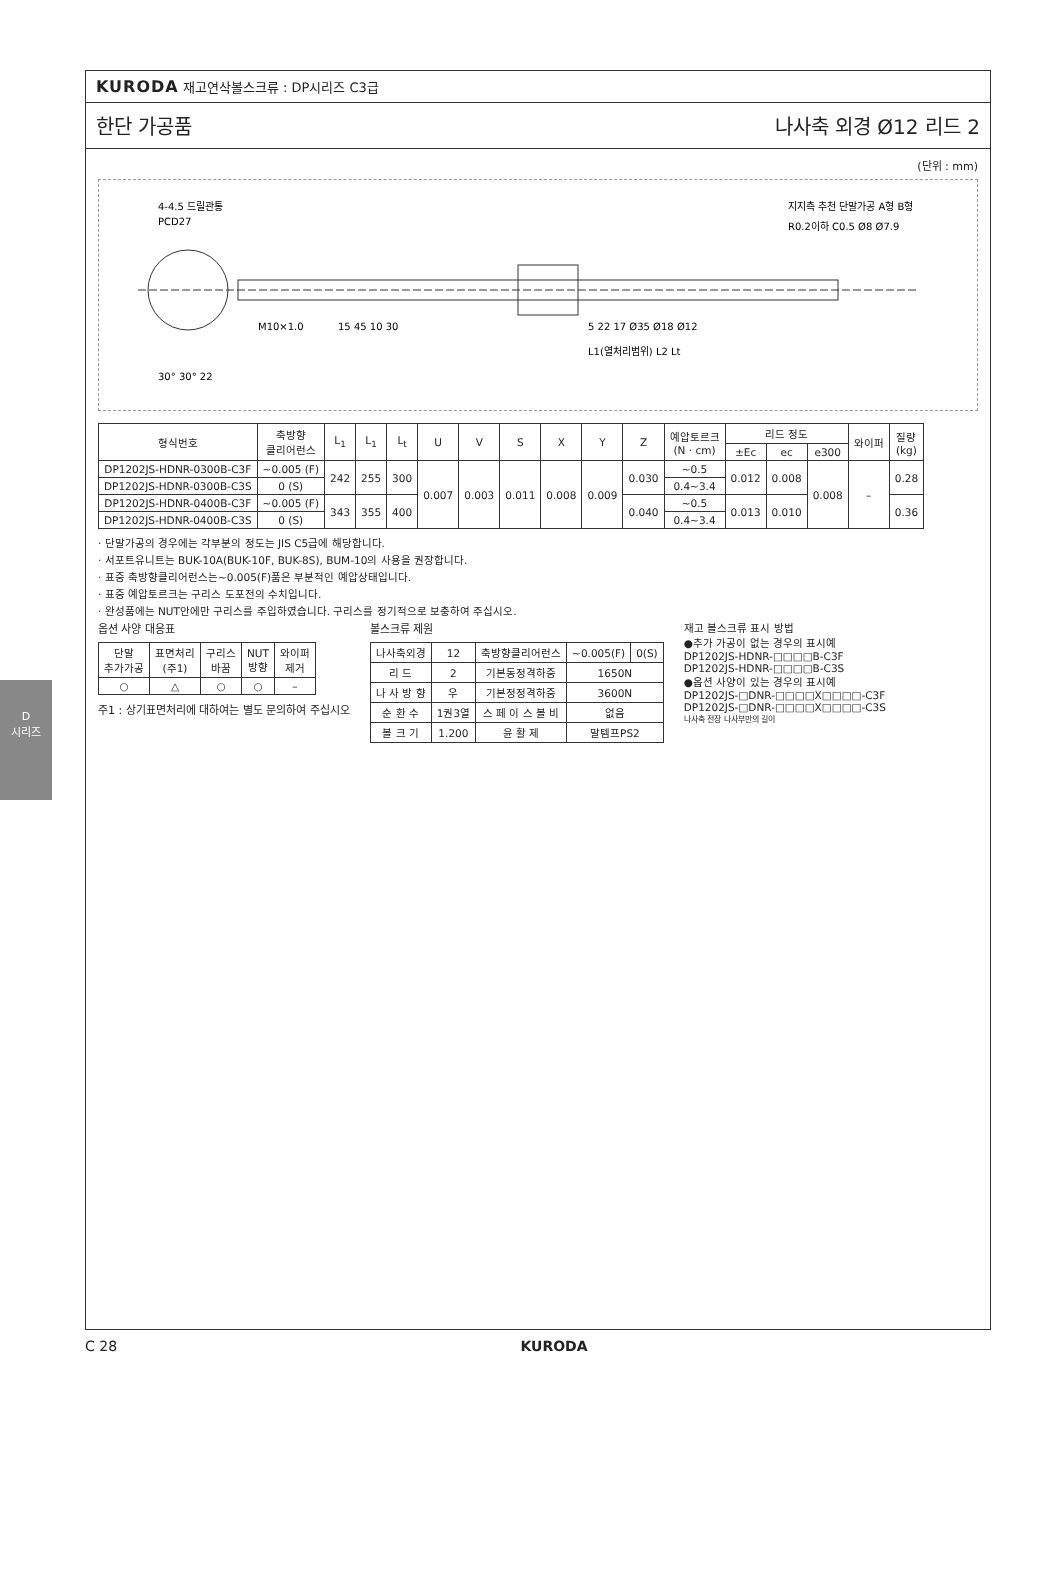D
시리즈
KURODA 재고연삭볼스크류 : DP시리즈 C3급
한단 가공품 나사축 외경 Ø12 리드 2
(단위 : mm)
4-4.5 드릴관통
PCD27
30° 30° 22
M10×1.0
15 45 10 30
5 22 17 Ø35 Ø18 Ø12
L1(열처리범위) L2 Lt
지지측 추천 단말가공 A형 B형
R0.2이하 C0.5 Ø8 Ø7.9
| 형식번호 | 축방향 클리어런스 | L<sub>1</sub> | L<sub>1</sub> | L<sub>t</sub> | U | V | S | X | Y | Z | 예압토르크 (N · cm) | 리드 정도 | | | 와이퍼 | 질량 (kg) |
| --- | --- | --- | --- | --- | --- | --- | --- | --- | --- | --- | --- | --- | --- | --- | --- | --- |
| | | | | | | | | | | | | ±Ec | ec | e300 | | |
| DP1202JS-HDNR-0300B-C3F | ~0.005 (F) | 242 | 255 | 300 | 0.007 | 0.003 | 0.011 | 0.008 | 0.009 | 0.030 | ~0.5 | 0.012 | 0.008 | 0.008 | – | 0.28 |
| DP1202JS-HDNR-0300B-C3S | 0 (S) | | | | | | | | | | 0.4~3.4 | | | | | |
| DP1202JS-HDNR-0400B-C3F | ~0.005 (F) | 343 | 355 | 400 | | | | | | 0.040 | ~0.5 | 0.013 | 0.010 | | | 0.36 |
| DP1202JS-HDNR-0400B-C3S | 0 (S) | | | | | | | | | | 0.4~3.4 | | | | | |
· 단말가공의 경우에는 각부분의 정도는 JIS C5급에 해당합니다.
· 서포트유니트는 BUK-10A(BUK-10F, BUK-8S), BUM-10의 사용을 권장합니다.
· 표중 축방향클리어런스는~0.005(F)품은 부분적인 예압상태입니다.
· 표중 예압토르크는 구리스 도포전의 수치입니다.
· 완성품에는 NUT안에만 구리스를 주입하였습니다. 구리스를 정기적으로 보충하여 주십시오.
옵션 사양 대응표
| 단말 추가가공 | 표면처리 (주1) | 구리스 바꿈 | NUT 방향 | 와이퍼 제거 |
| --- | --- | --- | --- | --- |
| ○ | △ | ○ | ○ | – |
주1 : 상기표면처리에 대하여는 별도 문의하여 주십시오
볼스크류 제원
| 나사축외경 | 12 | 축방향클리어런스 | ~0.005(F) | 0(S) |
| --- | --- | --- | --- | --- |
| 리 드 | 2 | 기본동정격하중 | 1650N | |
| 나 사 방 향 | 우 | 기본정정격하중 | 3600N | |
| 순 환 수 | 1권3열 | 스 페 이 스 볼 비 | 없음 | |
| 볼 크 기 | 1.200 | 윤 활 제 | 말템프PS2 | |
재고 볼스크류 표시 방법
●추가 가공이 없는 경우의 표시예
DP1202JS-HDNR-□□□□B-C3F
DP1202JS-HDNR-□□□□B-C3S
●옵션 사양이 있는 경우의 표시예
DP1202JS-□DNR-□□□□X□□□□-C3F
DP1202JS-□DNR-□□□□X□□□□-C3S
나사축 전장 나사부만의 길이
C 28 KURODA